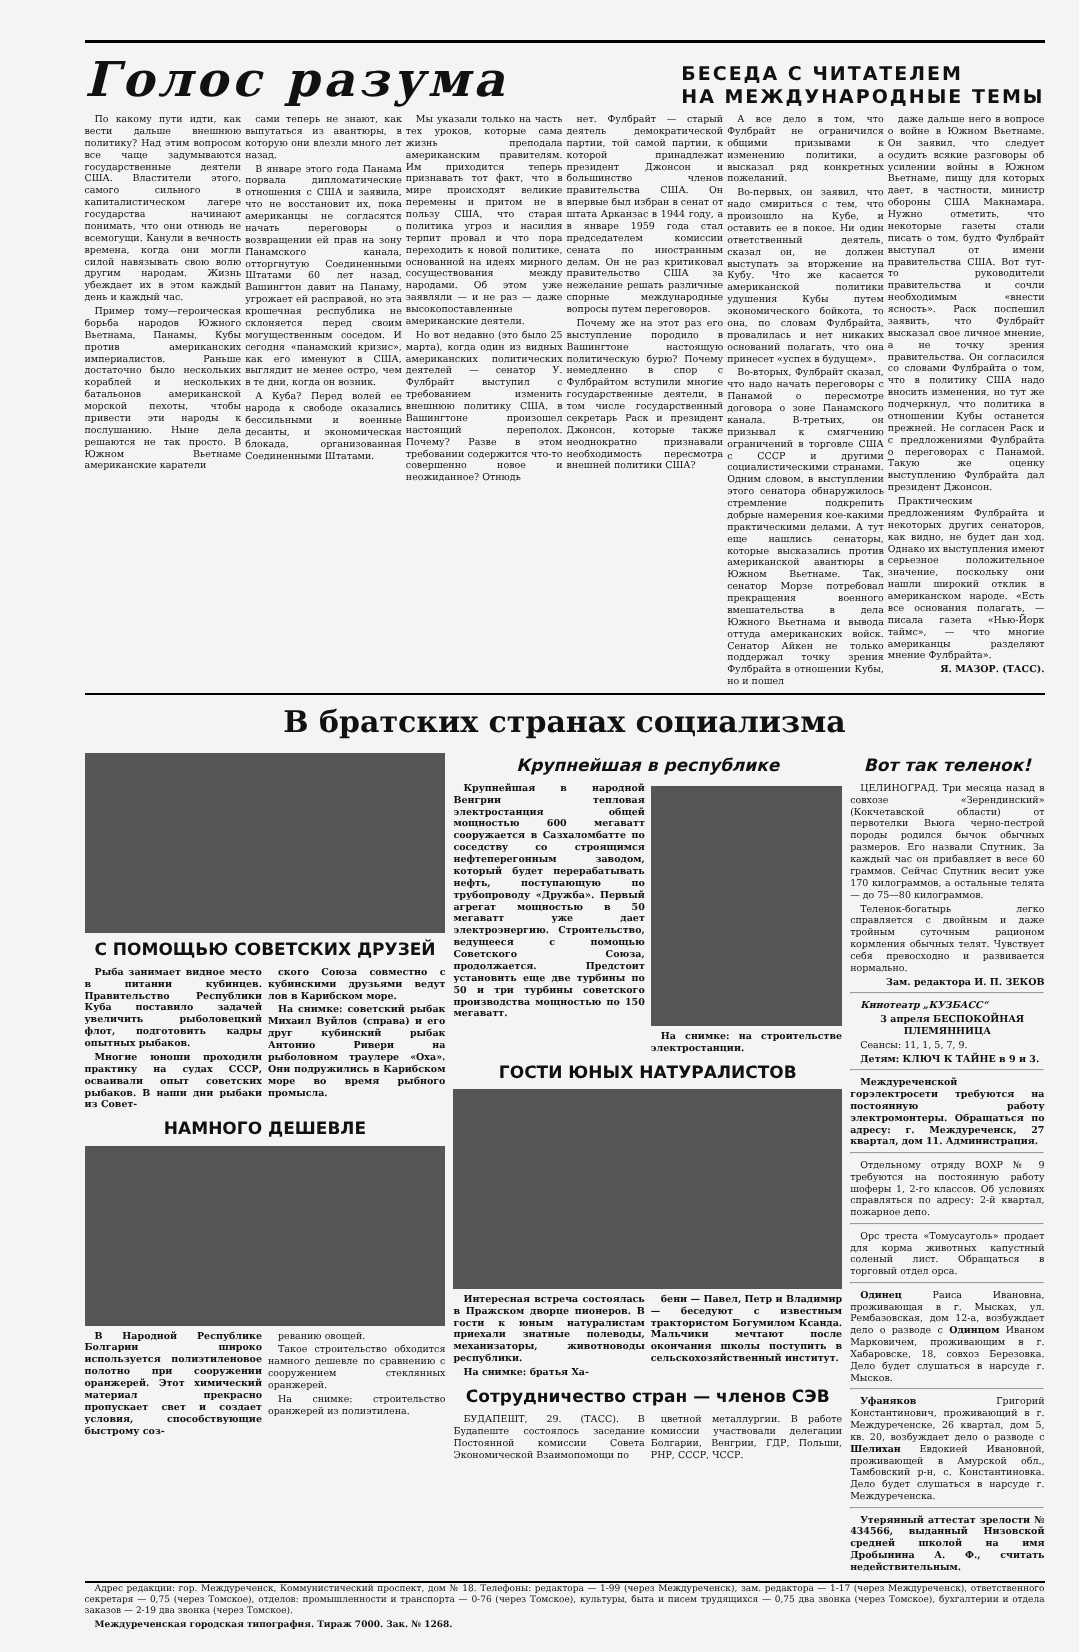Голос разума
БЕСЕДА С ЧИТАТЕЛЕМ
НА МЕЖДУНАРОДНЫЕ ТЕМЫ
По какому пути идти, как вести дальше внешнюю политику? Над этим вопросом все чаще задумываются государственные деятели США. Властители этого, самого сильного в капиталистическом лагере государства начинают понимать, что они отнюдь не всемогущи. Канули в вечность времена, когда они могли силой навязывать свою волю другим народам. Жизнь убеждает их в этом каждый день и каждый час.
Пример тому—героическая борьба народов Южного Вьетнама, Панамы, Кубы против американских империалистов. Раньше достаточно было нескольких кораблей и нескольких батальонов американской морской пехоты, чтобы привести эти народы к послушанию. Ныне дела решаются не так просто. В Южном Вьетнаме американские каратели
сами теперь не знают, как выпутаться из авантюры, в которую они влезли много лет назад.
В январе этого года Панама порвала дипломатические отношения с США и заявила, что не восстановит их, пока американцы не согласятся начать переговоры о возвращении ей прав на зону Панамского канала, отторгнутую Соединенными Штатами 60 лет назад. Вашингтон давит на Панаму, угрожает ей расправой, но эта крошечная республика не склоняется перед своим могущественным соседом. И сегодня «панамский кризис», как его именуют в США, выглядит не менее остро, чем в те дни, когда он возник.
А Куба? Перед волей ее народа к свободе оказались бессильными и военные десанты, и экономическая блокада, организованная Соединенными Штатами.
Мы указали только на часть тех уроков, которые сама жизнь преподала американским правителям. Им приходится теперь признавать тот факт, что в мире происходят великие перемены и притом не в пользу США, что старая политика угроз и насилия терпит провал и что пора переходить к новой политике, основанной на идеях мирного сосуществования между народами. Об этом уже заявляли — и не раз — даже высокопоставленные американские деятели.
Но вот недавно (это было 25 марта), когда один из видных американских политических деятелей — сенатор У. Фулбрайт выступил с требованием изменить внешнюю политику США, в Вашингтоне произошел настоящий переполох. Почему? Разве в этом требовании содержится что-то совершенно новое и неожиданное? Отнюдь
нет. Фулбрайт — старый деятель демократической партии, той самой партии, к которой принадлежат президент Джонсон и большинство членов правительства США. Он впервые был избран в сенат от штата Арканзас в 1944 году, а в январе 1959 года стал председателем комиссии сената по иностранным делам. Он не раз критиковал правительство США за нежелание решать различные спорные международные вопросы путем переговоров.
Почему же на этот раз его выступление породило в Вашингтоне настоящую политическую бурю? Почему немедленно в спор с Фулбрайтом вступили многие государственные деятели, в том числе государственный секретарь Раск и президент Джонсон, которые также неоднократно признавали необходимость пересмотра внешней политики США?
А все дело в том, что Фулбрайт не ограничился общими призывами к изменению политики, а высказал ряд конкретных пожеланий.
Во-первых, он заявил, что надо смириться с тем, что произошло на Кубе, и оставить ее в покое. Ни один ответственный деятель, сказал он, не должен выступать за вторжение на Кубу. Что же касается американской политики удушения Кубы путем экономического бойкота, то она, по словам Фулбрайта, провалилась и нет никаких оснований полагать, что она принесет «успех в будущем».
Во-вторых, Фулбрайт сказал, что надо начать переговоры с Панамой о пересмотре договора о зоне Панамского канала. В-третьих, он призывал к смягчению ограничений в торговле США с СССР и другими социалистическими странами. Одним словом, в выступлении этого сенатора обнаружилось стремление подкрепить добрые намерения кое-какими практическими делами. А тут еще нашлись сенаторы, которые высказались против американской авантюры в Южном Вьетнаме. Так, сенатор Морзе потребовал прекращения военного вмешательства в дела Южного Вьетнама и вывода оттуда американских войск. Сенатор Айкен не только поддержал точку зрения Фулбрайта в отношении Кубы, но и пошел
даже дальше него в вопросе о войне в Южном Вьетнаме. Он заявил, что следует осудить всякие разговоры об усилении войны в Южном Вьетнаме, пищу для которых дает, в частности, министр обороны США Макнамара. Нужно отметить, что некоторые газеты стали писать о том, будто Фулбрайт выступал от имени правительства США. Вот тут-то руководители правительства и сочли необходимым «внести ясность». Раск поспешил заявить, что Фулбрайт высказал свое личное мнение, а не точку зрения правительства. Он согласился со словами Фулбрайта о том, что в политику США надо вносить изменения, но тут же подчеркнул, что политика в отношении Кубы останется прежней. Не согласен Раск и с предложениями Фулбрайта о переговорах с Панамой. Такую же оценку выступлению Фулбрайта дал президент Джонсон.
Практическим предложениям Фулбрайта и некоторых других сенаторов, как видно, не будет дан ход. Однако их выступления имеют серьезное положительное значение, поскольку они нашли широкий отклик в американском народе. «Есть все основания полагать, — писала газета «Нью-Йорк таймс», — что многие американцы разделяют мнение Фулбрайта».
Я. МАЗОР. (ТАСС).
В братских странах социализма
С ПОМОЩЬЮ СОВЕТСКИХ ДРУЗЕЙ
Рыба занимает видное место в питании кубинцев. Правительство Республики Куба поставило задачей увеличить рыболовецкий флот, подготовить кадры опытных рыбаков.
Многие юноши проходили практику на судах СССР, осваивали опыт советских рыбаков. В наши дни рыбаки из Совет-
ского Союза совместно с кубинскими друзьями ведут лов в Карибском море.
На снимке: советский рыбак Михаил Вуйлов (справа) и его друг кубинский рыбак Антонио Ривери на рыболовном траулере «Оха». Они подружились в Карибском море во время рыбного промысла.
НАМНОГО ДЕШЕВЛЕ
В Народной Республике Болгарии широко используется полиэтиленовое полотно при сооружении оранжерей. Этот химический материал прекрасно пропускает свет и создает условия, способствующие быстрому соз-
реванию овощей.
Такое строительство обходится намного дешевле по сравнению с сооружением стеклянных оранжерей.
На снимке: строительство оранжерей из полиэтилена.
Крупнейшая в республике
Крупнейшая в народной Венгрии тепловая электростанция общей мощностью 600 мегаватт сооружается в Сазхаломбатте по соседству со строящимся нефтеперегонным заводом, который будет перерабатывать нефть, поступающую по трубопроводу «Дружба». Первый агрегат мощностью в 50 мегаватт уже дает электроэнергию. Строительство, ведущееся с помощью Советского Союза, продолжается. Предстоит установить еще две турбины по 50 и три турбины советского производства мощностью по 150 мегаватт.
На снимке: на строительстве электростанции.
ГОСТИ ЮНЫХ НАТУРАЛИСТОВ
Интересная встреча состоялась в Пражском дворце пионеров. В гости к юным натуралистам приехали знатные полеводы, механизаторы, животноводы республики.
На снимке: братья Ха-
бени — Павел, Петр и Владимир — беседуют с известным трактористом Богумилом Ксанда. Мальчики мечтают после окончания школы поступить в сельскохозяйственный институт.
Сотрудничество стран — членов СЭВ
БУДАПЕШТ, 29. (ТАСС). В Будапеште состоялось заседание Постоянной комиссии Совета Экономической Взаимопомощи по
цветной металлургии. В работе комиссии участвовали делегации Болгарии, Венгрии, ГДР, Польши, РНР, СССР, ЧССР.
Вот так теленок!
ЦЕЛИНОГРАД. Три месяца назад в совхозе «Зерендинский» (Кокчетавской области) от первотелки Вьюга черно-пестрой породы родился бычок обычных размеров. Его назвали Спутник. За каждый час он прибавляет в весе 60 граммов. Сейчас Спутник весит уже 170 килограммов, а остальные телята — до 75—80 килограммов.
Теленок-богатырь легко справляется с двойным и даже тройным суточным рационом кормления обычных телят. Чувствует себя превосходно и развивается нормально.
Зам. редактора И. П. ЗЕКОВ
Кинотеатр „КУЗБАСС“
3 апреля БЕСПОКОЙНАЯ ПЛЕМЯННИЦА
Сеансы: 11, 1, 5, 7, 9.
Детям: КЛЮЧ К ТАЙНЕ в 9 и 3.
Междуреченской горэлектросети требуются на постоянную работу электромонтеры. Обращаться по адресу: г. Междуреченск, 27 квартал, дом 11. Администрация.
Отдельному отряду ВОХР № 9 требуются на постоянную работу шоферы 1, 2-го классов. Об условиях справляться по адресу: 2-й квартал, пожарное депо.
Орс треста «Томусауголь» продает для корма животных капустный соленый лист. Обращаться в торговый отдел орса.
Одинец Раиса Ивановна, проживающая в г. Мысках, ул. Рембазовская, дом 12-а, возбуждает дело о разводе с Одинцом Иваном Марковичем, проживающим в г. Хабаровске, 18, совхоз Березовка. Дело будет слушаться в нарсуде г. Мысков.
Уфаняков Григорий Константинович, проживающий в г. Междуреченске, 26 квартал, дом 5, кв. 20, возбуждает дело о разводе с Шелихан Евдокией Ивановной, проживающей в Амурской обл., Тамбовский р-н, с. Константиновка. Дело будет слушаться в нарсуде г. Междуреченска.
Утерянный аттестат зрелости № 434566, выданный Низовской средней школой на имя Дробынина А. Ф., считать недействительным.
Адрес редакции: гор. Междуреченск, Коммунистический проспект, дом № 18. Телефоны: редактора — 1-99 (через Междуреченск), зам. редактора — 1-17 (через Междуреченск), ответственного секретаря — 0,75 (через Томское), отделов: промышленности и транспорта — 0-76 (через Томское), культуры, быта и писем трудящихся — 0,75 два звонка (через Томское), бухгалтерии и отдела заказов — 2-19 два звонка (через Томское).
Междуреченская городская типография. Тираж 7000. Зак. № 1268.